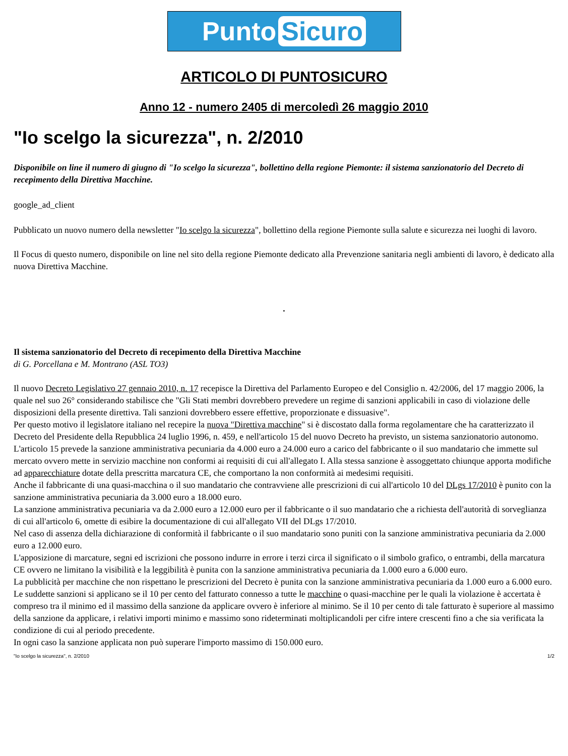Punto Sicuro
ARTICOLO DI PUNTOSICURO
Anno 12 - numero 2405 di mercoledì 26 maggio 2010
"Io scelgo la sicurezza", n. 2/2010
Disponibile on line il numero di giugno di "Io scelgo la sicurezza", bollettino della regione Piemonte: il sistema sanzionatorio del Decreto di recepimento della Direttiva Macchine.
google_ad_client
Pubblicato un nuovo numero della newsletter "Io scelgo la sicurezza", bollettino della regione Piemonte sulla salute e sicurezza nei luoghi di lavoro.
Il Focus di questo numero, disponibile on line nel sito della regione Piemonte dedicato alla Prevenzione sanitaria negli ambienti di lavoro, è dedicato alla nuova Direttiva Macchine.
.
Il sistema sanzionatorio del Decreto di recepimento della Direttiva Macchine
di G. Porcellana e M. Montrano (ASL TO3)
Il nuovo Decreto Legislativo 27 gennaio 2010, n. 17 recepisce la Direttiva del Parlamento Europeo e del Consiglio n. 42/2006, del 17 maggio 2006, la quale nel suo 26° considerando stabilisce che "Gli Stati membri dovrebbero prevedere un regime di sanzioni applicabili in caso di violazione delle disposizioni della presente direttiva. Tali sanzioni dovrebbero essere effettive, proporzionate e dissuasive".
Per questo motivo il legislatore italiano nel recepire la nuova "Direttiva macchine" si è discostato dalla forma regolamentare che ha caratterizzato il Decreto del Presidente della Repubblica 24 luglio 1996, n. 459, e nell'articolo 15 del nuovo Decreto ha previsto, un sistema sanzionatorio autonomo.
L'articolo 15 prevede la sanzione amministrativa pecuniaria da 4.000 euro a 24.000 euro a carico del fabbricante o il suo mandatario che immette sul mercato ovvero mette in servizio macchine non conformi ai requisiti di cui all'allegato I. Alla stessa sanzione è assoggettato chiunque apporta modifiche ad apparecchiature dotate della prescritta marcatura CE, che comportano la non conformità ai medesimi requisiti.
Anche il fabbricante di una quasi-macchina o il suo mandatario che contravviene alle prescrizioni di cui all'articolo 10 del DLgs 17/2010 è punito con la sanzione amministrativa pecuniaria da 3.000 euro a 18.000 euro.
La sanzione amministrativa pecuniaria va da 2.000 euro a 12.000 euro per il fabbricante o il suo mandatario che a richiesta dell'autorità di sorveglianza di cui all'articolo 6, omette di esibire la documentazione di cui all'allegato VII del DLgs 17/2010.
Nel caso di assenza della dichiarazione di conformità il fabbricante o il suo mandatario sono puniti con la sanzione amministrativa pecuniaria da 2.000 euro a 12.000 euro.
L'apposizione di marcature, segni ed iscrizioni che possono indurre in errore i terzi circa il significato o il simbolo grafico, o entrambi, della marcatura CE ovvero ne limitano la visibilità e la leggibilità è punita con la sanzione amministrativa pecuniaria da 1.000 euro a 6.000 euro.
La pubblicità per macchine che non rispettano le prescrizioni del Decreto è punita con la sanzione amministrativa pecuniaria da 1.000 euro a 6.000 euro.
Le suddette sanzioni si applicano se il 10 per cento del fatturato connesso a tutte le macchine o quasi-macchine per le quali la violazione è accertata è compreso tra il minimo ed il massimo della sanzione da applicare ovvero è inferiore al minimo. Se il 10 per cento di tale fatturato è superiore al massimo della sanzione da applicare, i relativi importi minimo e massimo sono rideterminati moltiplicandoli per cifre intere crescenti fino a che sia verificata la condizione di cui al periodo precedente.
In ogni caso la sanzione applicata non può superare l'importo massimo di 150.000 euro.
"Io scelgo la sicurezza", n. 2/2010 1/2